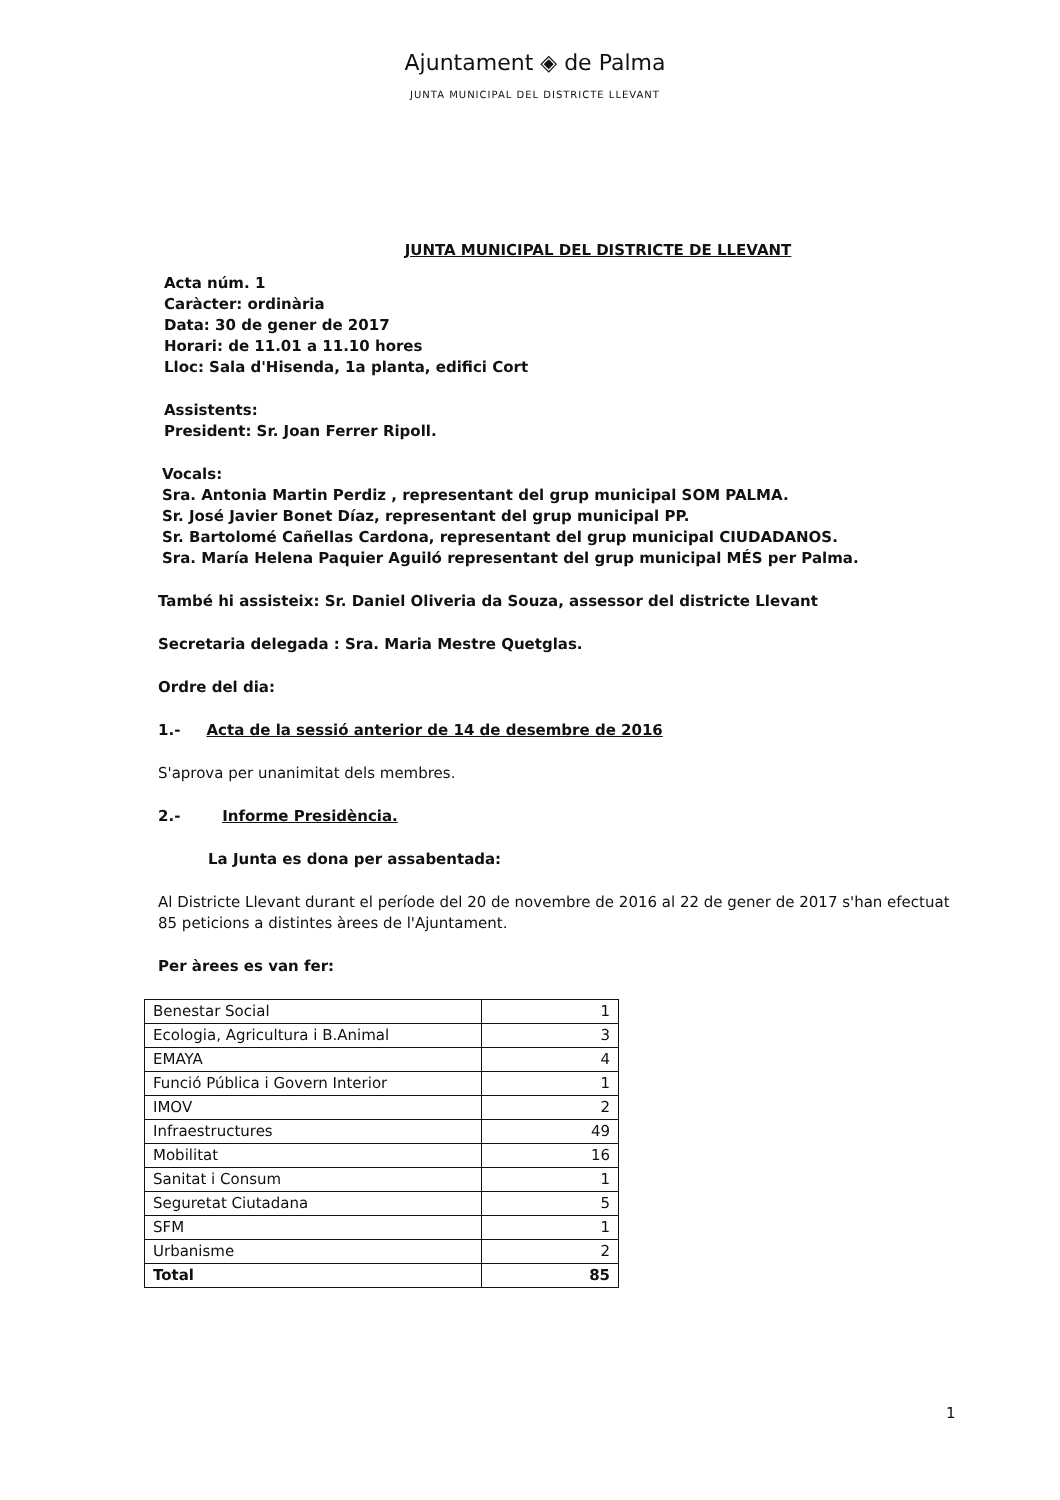Ajuntament ◈ de Palma
JUNTA MUNICIPAL DEL DISTRICTE LLEVANT
JUNTA MUNICIPAL DEL DISTRICTE DE LLEVANT
Acta núm. 1
Caràcter: ordinària
Data: 30 de gener de 2017
Horari: de 11.01 a 11.10 hores
Lloc: Sala d'Hisenda, 1a planta, edifici Cort
Assistents:
President: Sr. Joan Ferrer Ripoll.
Vocals:
Sra. Antonia Martin Perdiz , representant del grup municipal SOM PALMA.
Sr. José Javier Bonet Díaz, representant del grup municipal PP.
Sr. Bartolomé Cañellas Cardona, representant del grup municipal CIUDADANOS.
Sra. María Helena Paquier Aguiló representant del grup municipal MÉS per Palma.
També hi assisteix: Sr. Daniel Oliveria da Souza, assessor del districte Llevant
Secretaria delegada : Sra. Maria Mestre Quetglas.
Ordre del dia:
1.- Acta de la sessió anterior de 14 de desembre de 2016
S'aprova per unanimitat dels membres.
2.- Informe Presidència.
La Junta es dona per assabentada:
Al Districte Llevant durant el període del 20 de novembre de 2016 al 22 de gener de 2017 s'han efectuat 85 peticions a distintes àrees de l'Ajuntament.
Per àrees es van fer:
| Benestar Social | 1 |
| Ecologia, Agricultura i B.Animal | 3 |
| EMAYA | 4 |
| Funció Pública i Govern Interior | 1 |
| IMOV | 2 |
| Infraestructures | 49 |
| Mobilitat | 16 |
| Sanitat i Consum | 1 |
| Seguretat Ciutadana | 5 |
| SFM | 1 |
| Urbanisme | 2 |
| Total | 85 |
1